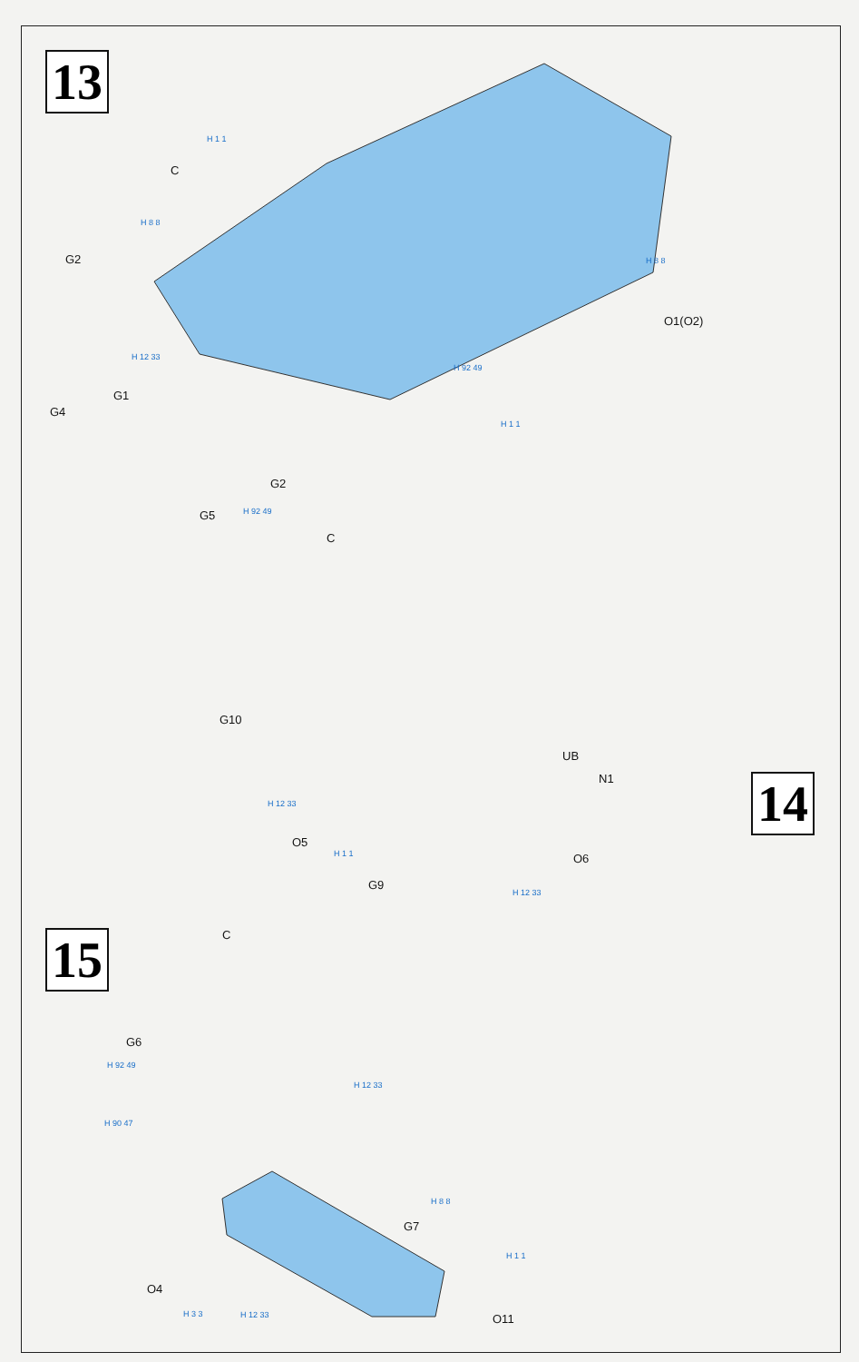13
H 1 1
C
H 8 8
G2 H 8 8
O1(O2)
H 12 33
H 92 49
G1
G4
H 1 1
G2
G5 H 92 49
C
G10
UB
N1
14
H 12 33
O5
H 1 1 O6
G9
H 12 33
15
C
G6
H 92 49
H 12 33
H 90 47
H 8 8
G7
H 1 1
O4
H 3 3 H 12 33 O11